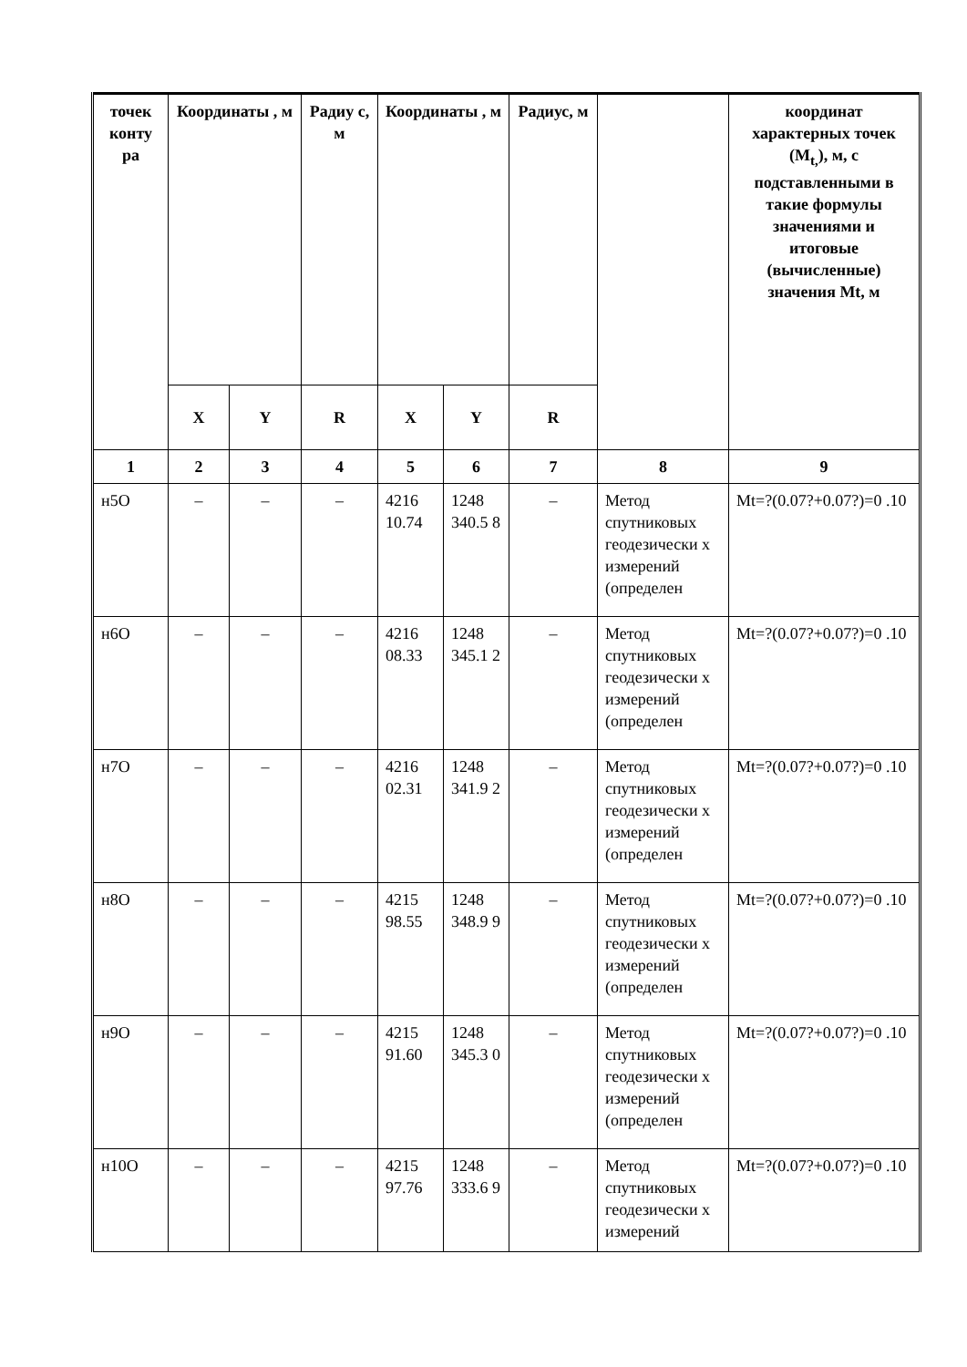| точек конту ра | Координаты , м | | Радиу с, м | Координаты , м | | Радиус, м | | координат характерных точек (M<sub>t,</sub>), м, с подставленными в такие формулы значениями и итоговые (вычисленные) значения Mt, м |
| --- | --- | --- | --- | --- | --- | --- | --- | --- |
| | X | Y | R | X | Y | R | | |
| 1 | 2 | 3 | 4 | 5 | 6 | 7 | 8 | 9 |
| н5О | – | – | – | 4216 10.74 | 1248 340.5 8 | – | Метод спутниковых геодезически х измерений (определен | Mt=?(0.07?+0.07?)=0 .10 |
| н6О | – | – | – | 4216 08.33 | 1248 345.1 2 | – | Метод спутниковых геодезически х измерений (определен | Mt=?(0.07?+0.07?)=0 .10 |
| н7О | – | – | – | 4216 02.31 | 1248 341.9 2 | – | Метод спутниковых геодезически х измерений (определен | Mt=?(0.07?+0.07?)=0 .10 |
| н8О | – | – | – | 4215 98.55 | 1248 348.9 9 | – | Метод спутниковых геодезически х измерений (определен | Mt=?(0.07?+0.07?)=0 .10 |
| н9О | – | – | – | 4215 91.60 | 1248 345.3 0 | – | Метод спутниковых геодезически х измерений (определен | Mt=?(0.07?+0.07?)=0 .10 |
| н10О | – | – | – | 4215 97.76 | 1248 333.6 9 | – | Метод спутниковых геодезически х измерений | Mt=?(0.07?+0.07?)=0 .10 |